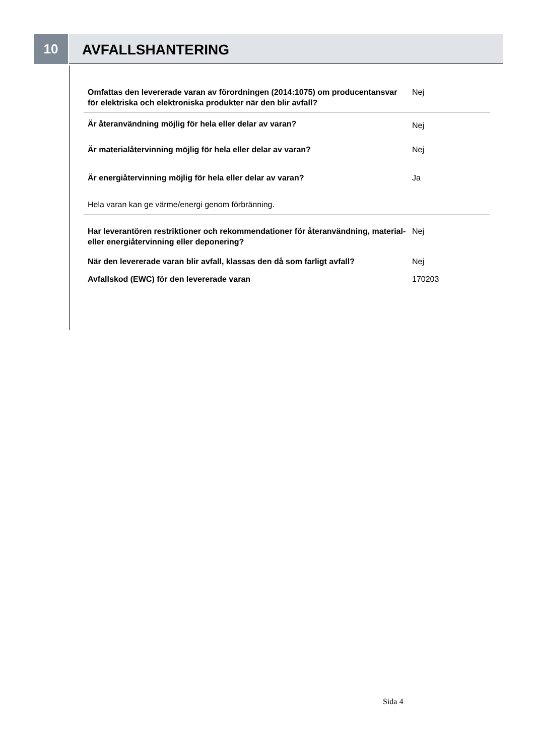10
AVFALLSHANTERING
Omfattas den levererade varan av förordningen (2014:1075) om producentansvar för elektriska och elektroniska produkter när den blir avfall?
Nej
Är återanvändning möjlig för hela eller delar av varan?
Nej
Är materialåtervinning möjlig för hela eller delar av varan? Nej
Är energiåtervinning möjlig för hela eller delar av varan? Ja
Hela varan kan ge värme/energi genom förbränning.
Har leverantören restriktioner och rekommendationer för återanvändning, material- eller energiåtervinning eller deponering?
Nej
När den levererade varan blir avfall, klassas den då som farligt avfall?
Nej
Avfallskod (EWC) för den levererade varan 170203
Sida 4